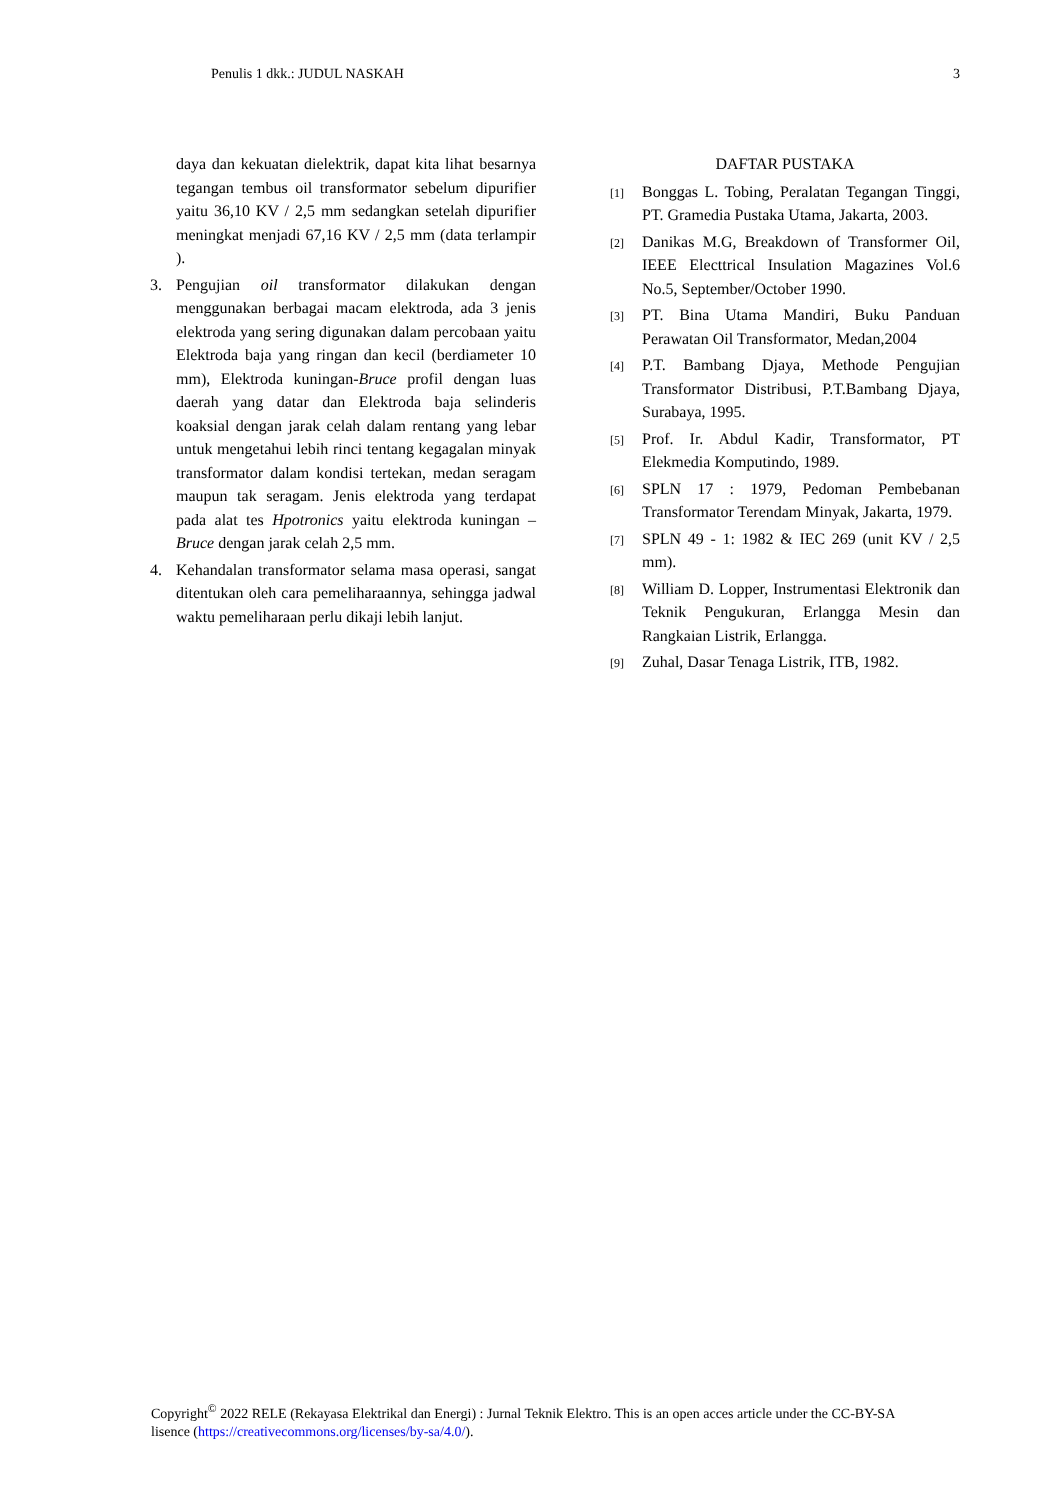Penulis 1 dkk.: JUDUL NASKAH 3
daya dan kekuatan dielektrik, dapat kita lihat besarnya tegangan tembus oil transformator sebelum dipurifier yaitu 36,10 KV / 2,5 mm sedangkan setelah dipurifier meningkat menjadi 67,16 KV / 2,5 mm (data terlampir ).
3. Pengujian oil transformator dilakukan dengan menggunakan berbagai macam elektroda, ada 3 jenis elektroda yang sering digunakan dalam percobaan yaitu Elektroda baja yang ringan dan kecil (berdiameter 10 mm), Elektroda kuningan-Bruce profil dengan luas daerah yang datar dan Elektroda baja selinderis koaksial dengan jarak celah dalam rentang yang lebar untuk mengetahui lebih rinci tentang kegagalan minyak transformator dalam kondisi tertekan, medan seragam maupun tak seragam. Jenis elektroda yang terdapat pada alat tes Hpotronics yaitu elektroda kuningan – Bruce dengan jarak celah 2,5 mm.
4. Kehandalan transformator selama masa operasi, sangat ditentukan oleh cara pemeliharaannya, sehingga jadwal waktu pemeliharaan perlu dikaji lebih lanjut.
DAFTAR PUSTAKA
[1] Bonggas L. Tobing, Peralatan Tegangan Tinggi, PT. Gramedia Pustaka Utama, Jakarta, 2003.
[2] Danikas M.G, Breakdown of Transformer Oil, IEEE Electtrical Insulation Magazines Vol.6 No.5, September/October 1990.
[3] PT. Bina Utama Mandiri, Buku Panduan Perawatan Oil Transformator, Medan,2004
[4] P.T. Bambang Djaya, Methode Pengujian Transformator Distribusi, P.T.Bambang Djaya, Surabaya, 1995.
[5] Prof. Ir. Abdul Kadir, Transformator, PT Elekmedia Komputindo, 1989.
[6] SPLN 17 : 1979, Pedoman Pembebanan Transformator Terendam Minyak, Jakarta, 1979.
[7] SPLN 49 - 1: 1982 & IEC 269 (unit KV / 2,5 mm).
[8] William D. Lopper, Instrumentasi Elektronik dan Teknik Pengukuran, Erlangga Mesin dan Rangkaian Listrik, Erlangga.
[9] Zuhal, Dasar Tenaga Listrik, ITB, 1982.
Copyright<sup>©</sup> 2022 RELE (Rekayasa Elektrikal dan Energi) : Jurnal Teknik Elektro. This is an open acces article under the CC-BY-SA lisence (https://creativecommons.org/licenses/by-sa/4.0/).